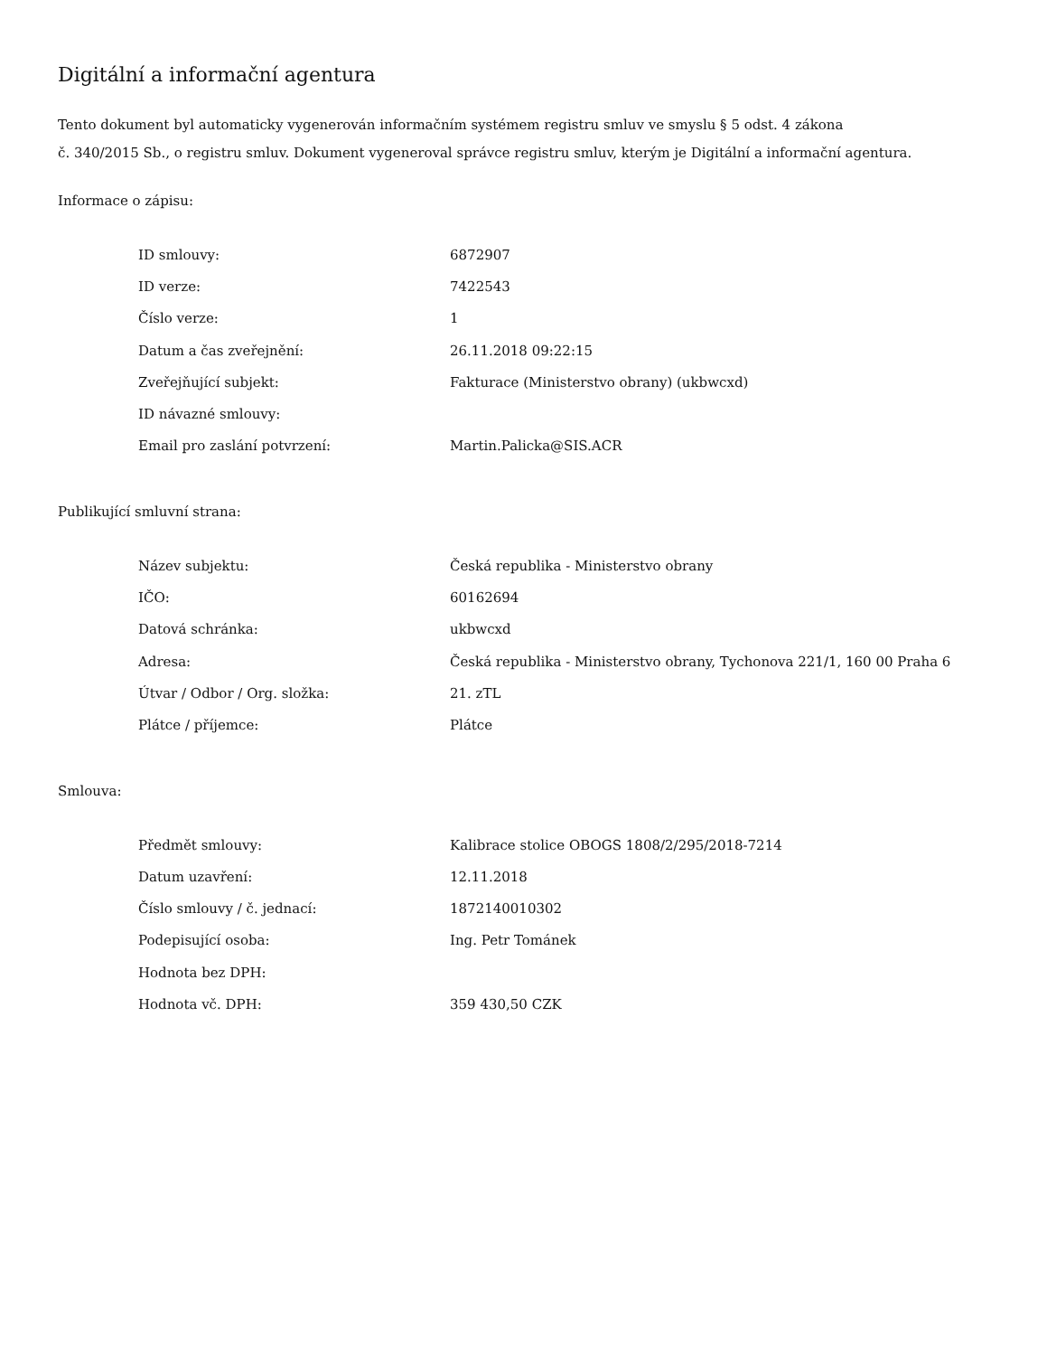Digitální a informační agentura
Tento dokument byl automaticky vygenerován informačním systémem registru smluv ve smyslu § 5 odst. 4 zákona
č. 340/2015 Sb., o registru smluv. Dokument vygeneroval správce registru smluv, kterým je Digitální a informační agentura.
Informace o zápisu:
| ID smlouvy: | 6872907 |
| ID verze: | 7422543 |
| Číslo verze: | 1 |
| Datum a čas zveřejnění: | 26.11.2018 09:22:15 |
| Zveřejňující subjekt: | Fakturace (Ministerstvo obrany) (ukbwcxd) |
| ID návazné smlouvy: | |
| Email pro zaslání potvrzení: | Martin.Palicka@SIS.ACR |
Publikující smluvní strana:
| Název subjektu: | Česká republika - Ministerstvo obrany |
| IČO: | 60162694 |
| Datová schránka: | ukbwcxd |
| Adresa: | Česká republika - Ministerstvo obrany, Tychonova 221/1, 160 00 Praha 6 |
| Útvar / Odbor / Org. složka: | 21. zTL |
| Plátce / příjemce: | Plátce |
Smlouva:
| Předmět smlouvy: | Kalibrace stolice OBOGS 1808/2/295/2018-7214 |
| Datum uzavření: | 12.11.2018 |
| Číslo smlouvy / č. jednací: | 1872140010302 |
| Podepisující osoba: | Ing. Petr Tománek |
| Hodnota bez DPH: | |
| Hodnota vč. DPH: | 359 430,50 CZK |